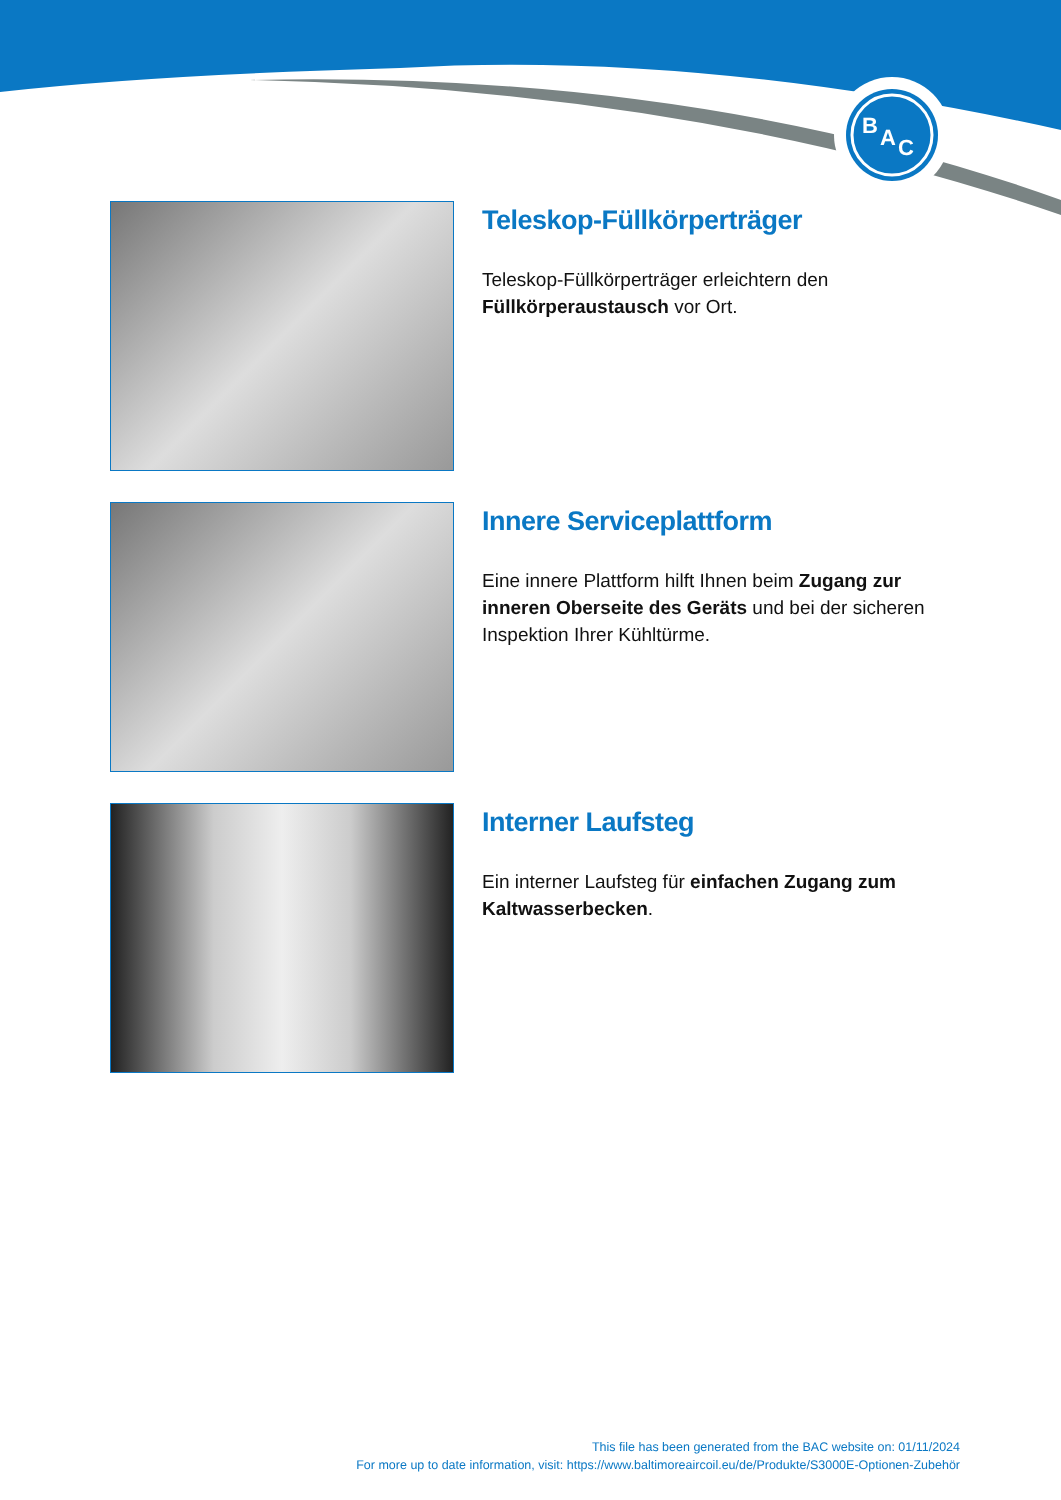B
A
C
Teleskop-Füllkörperträger
Teleskop-Füllkörperträger erleichtern den
Füllkörperaustausch vor Ort.
Innere Serviceplattform
Eine innere Plattform hilft Ihnen beim Zugang zur inneren Oberseite des Geräts und bei der sicheren Inspektion Ihrer Kühltürme.
Interner Laufsteg
Ein interner Laufsteg für einfachen Zugang zum Kaltwasserbecken.
This file has been generated from the BAC website on: 01/11/2024
For more up to date information, visit: https://www.baltimoreaircoil.eu/de/Produkte/S3000E-Optionen-Zubehör